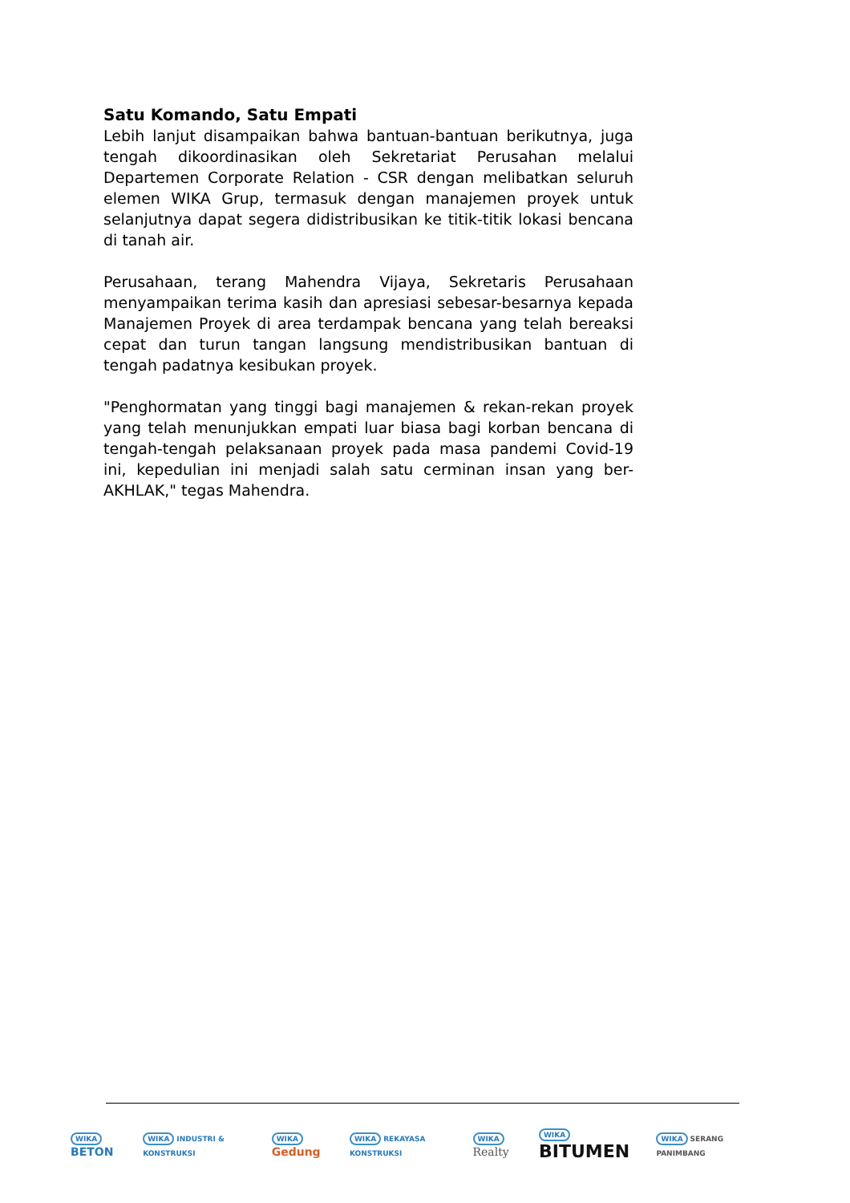Satu Komando, Satu Empati
Lebih lanjut disampaikan bahwa bantuan-bantuan berikutnya, juga tengah dikoordinasikan oleh Sekretariat Perusahan melalui Departemen Corporate Relation - CSR dengan melibatkan seluruh elemen WIKA Grup, termasuk dengan manajemen proyek untuk selanjutnya dapat segera didistribusikan ke titik-titik lokasi bencana di tanah air.
Perusahaan, terang Mahendra Vijaya, Sekretaris Perusahaan menyampaikan terima kasih dan apresiasi sebesar-besarnya kepada Manajemen Proyek di area terdampak bencana yang telah bereaksi cepat dan turun tangan langsung mendistribusikan bantuan di tengah padatnya kesibukan proyek.
"Penghormatan yang tinggi bagi manajemen & rekan-rekan proyek yang telah menunjukkan empati luar biasa bagi korban bencana di tengah-tengah pelaksanaan proyek pada masa pandemi Covid-19 ini, kepedulian ini menjadi salah satu cerminan insan yang ber-AKHLAK," tegas Mahendra.
WIKA BETON
WIKA INDUSTRI & KONSTRUKSI WIKA Gedung
WIKA REKAYASA KONSTRUKSI WIKA Realty
WIKA BITUMEN
WIKA SERANG PANIMBANG